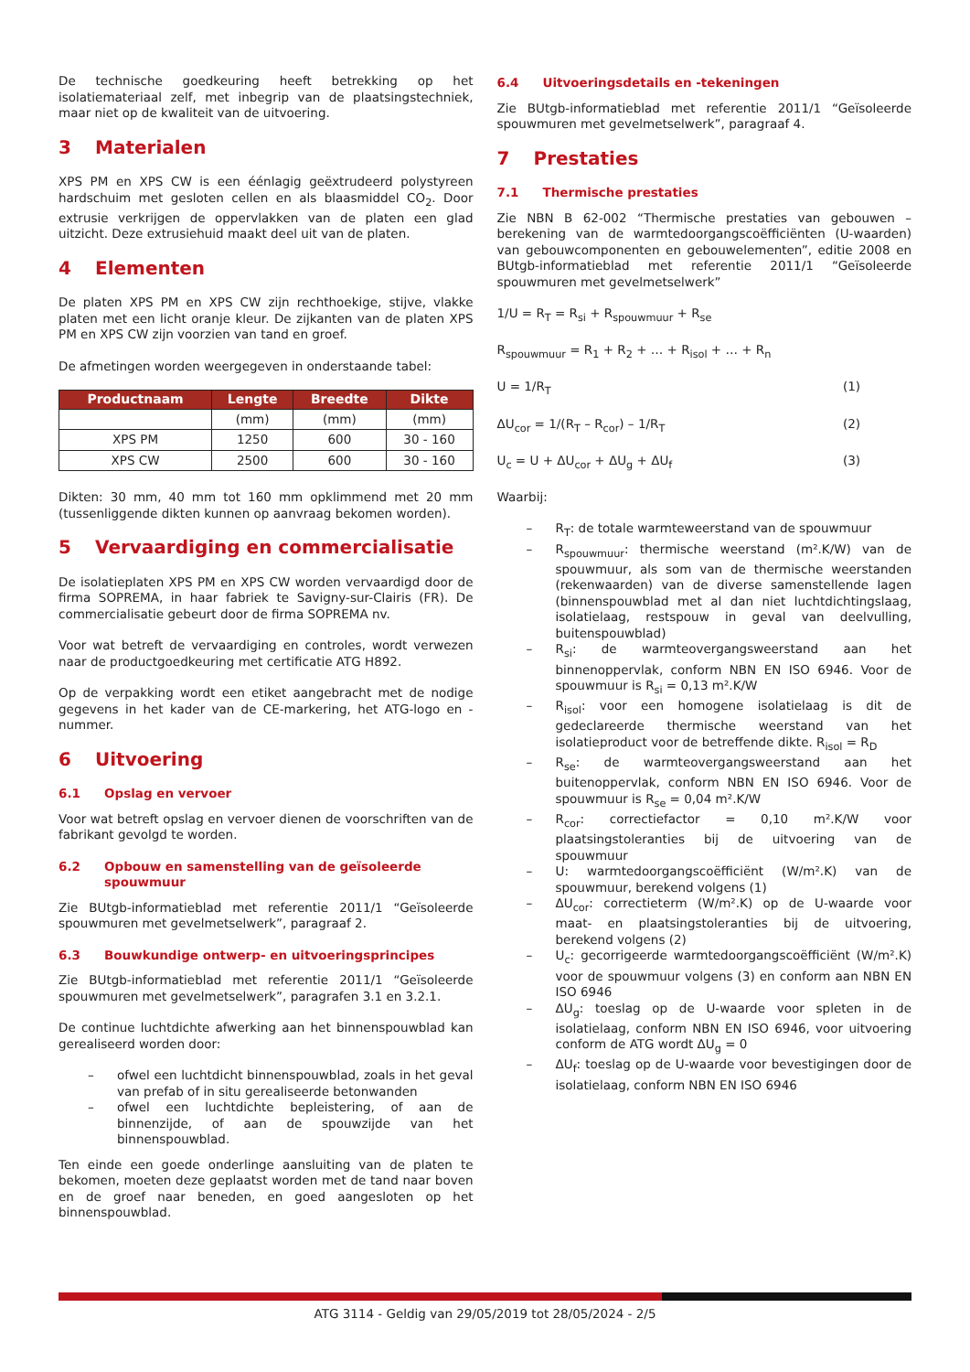De technische goedkeuring heeft betrekking op het isolatiemateriaal zelf, met inbegrip van de plaatsingstechniek, maar niet op de kwaliteit van de uitvoering.
3 Materialen
XPS PM en XPS CW is een éénlagig geëxtrudeerd polystyreen hardschuim met gesloten cellen en als blaasmiddel CO<sub>2</sub>. Door extrusie verkrijgen de oppervlakken van de platen een glad uitzicht. Deze extrusiehuid maakt deel uit van de platen.
4 Elementen
De platen XPS PM en XPS CW zijn rechthoekige, stijve, vlakke platen met een licht oranje kleur. De zijkanten van de platen XPS PM en XPS CW zijn voorzien van tand en groef.
De afmetingen worden weergegeven in onderstaande tabel:
| Productnaam | Lengte | Breedte | Dikte |
| --- | --- | --- | --- |
| | (mm) | (mm) | (mm) |
| XPS PM | 1250 | 600 | 30 - 160 |
| XPS CW | 2500 | 600 | 30 - 160 |
Dikten: 30 mm, 40 mm tot 160 mm opklimmend met 20 mm (tussenliggende dikten kunnen op aanvraag bekomen worden).
5 Vervaardiging en commercialisatie
De isolatieplaten XPS PM en XPS CW worden vervaardigd door de firma SOPREMA, in haar fabriek te Savigny-sur-Clairis (FR). De commercialisatie gebeurt door de firma SOPREMA nv.
Voor wat betreft de vervaardiging en controles, wordt verwezen naar de productgoedkeuring met certificatie ATG H892.
Op de verpakking wordt een etiket aangebracht met de nodige gegevens in het kader van de CE-markering, het ATG-logo en -nummer.
6 Uitvoering
6.1 Opslag en vervoer
Voor wat betreft opslag en vervoer dienen de voorschriften van de fabrikant gevolgd te worden.
6.2 Opbouw en samenstelling van de geïsoleerde spouwmuur
Zie BUtgb-informatieblad met referentie 2011/1 “Geïsoleerde spouwmuren met gevelmetselwerk”, paragraaf 2.
6.3 Bouwkundige ontwerp- en uitvoeringsprincipes
Zie BUtgb-informatieblad met referentie 2011/1 “Geïsoleerde spouwmuren met gevelmetselwerk”, paragrafen 3.1 en 3.2.1.
De continue luchtdichte afwerking aan het binnenspouwblad kan gerealiseerd worden door:
– ofwel een luchtdicht binnenspouwblad, zoals in het geval van prefab of in situ gerealiseerde betonwanden
– ofwel een luchtdichte bepleistering, of aan de binnenzijde, of aan de spouwzijde van het binnenspouwblad.
Ten einde een goede onderlinge aansluiting van de platen te bekomen, moeten deze geplaatst worden met de tand naar boven en de groef naar beneden, en goed aangesloten op het binnenspouwblad.
6.4 Uitvoeringsdetails en -tekeningen
Zie BUtgb-informatieblad met referentie 2011/1 “Geïsoleerde spouwmuren met gevelmetselwerk”, paragraaf 4.
7 Prestaties
7.1 Thermische prestaties
Zie NBN B 62-002 “Thermische prestaties van gebouwen – berekening van de warmtedoorgangscoëfficiënten (U-waarden) van gebouwcomponenten en gebouwelementen”, editie 2008 en BUtgb-informatieblad met referentie 2011/1 “Geïsoleerde spouwmuren met gevelmetselwerk”
1/U = R<sub>T</sub> = R<sub>si</sub> + R<sub>spouwmuur</sub> + R<sub>se</sub>
R<sub>spouwmuur</sub> = R<sub>1</sub> + R<sub>2</sub> + … + R<sub>isol</sub> + … + R<sub>n</sub>
U = 1/R<sub>T</sub> (1)
ΔU<sub>cor</sub> = 1/(R<sub>T</sub> – R<sub>cor</sub>) – 1/R<sub>T</sub> (2)
U<sub>c</sub> = U + ΔU<sub>cor</sub> + ΔU<sub>g</sub> + ΔU<sub>f</sub> (3)
Waarbij:
– R<sub>T</sub>: de totale warmteweerstand van de spouwmuur
– R<sub>spouwmuur</sub>: thermische weerstand (m².K/W) van de spouwmuur, als som van de thermische weerstanden (rekenwaarden) van de diverse samenstellende lagen (binnenspouwblad met al dan niet luchtdichtingslaag, isolatielaag, restspouw in geval van deelvulling, buitenspouwblad)
– R<sub>si</sub>: de warmteovergangsweerstand aan het binnenoppervlak, conform NBN EN ISO 6946. Voor de spouwmuur is R<sub>si</sub> = 0,13 m².K/W
– R<sub>isol</sub>: voor een homogene isolatielaag is dit de gedeclareerde thermische weerstand van het isolatieproduct voor de betreffende dikte. R<sub>isol</sub> = R<sub>D</sub>
– R<sub>se</sub>: de warmteovergangsweerstand aan het buitenoppervlak, conform NBN EN ISO 6946. Voor de spouwmuur is R<sub>se</sub> = 0,04 m².K/W
– R<sub>cor</sub>: correctiefactor = 0,10 m².K/W voor plaatsingstoleranties bij de uitvoering van de spouwmuur
– U: warmtedoorgangscoëfficiënt (W/m².K) van de spouwmuur, berekend volgens (1)
– ΔU<sub>cor</sub>: correctieterm (W/m².K) op de U-waarde voor maat- en plaatsingstoleranties bij de uitvoering, berekend volgens (2)
– U<sub>c</sub>: gecorrigeerde warmtedoorgangscoëfficiënt (W/m².K) voor de spouwmuur volgens (3) en conform aan NBN EN ISO 6946
– ΔU<sub>g</sub>: toeslag op de U-waarde voor spleten in de isolatielaag, conform NBN EN ISO 6946, voor uitvoering conform de ATG wordt ΔU<sub>g</sub> = 0
– ΔU<sub>f</sub>: toeslag op de U-waarde voor bevestigingen door de isolatielaag, conform NBN EN ISO 6946
ATG 3114 - Geldig van 29/05/2019 tot 28/05/2024 - 2/5